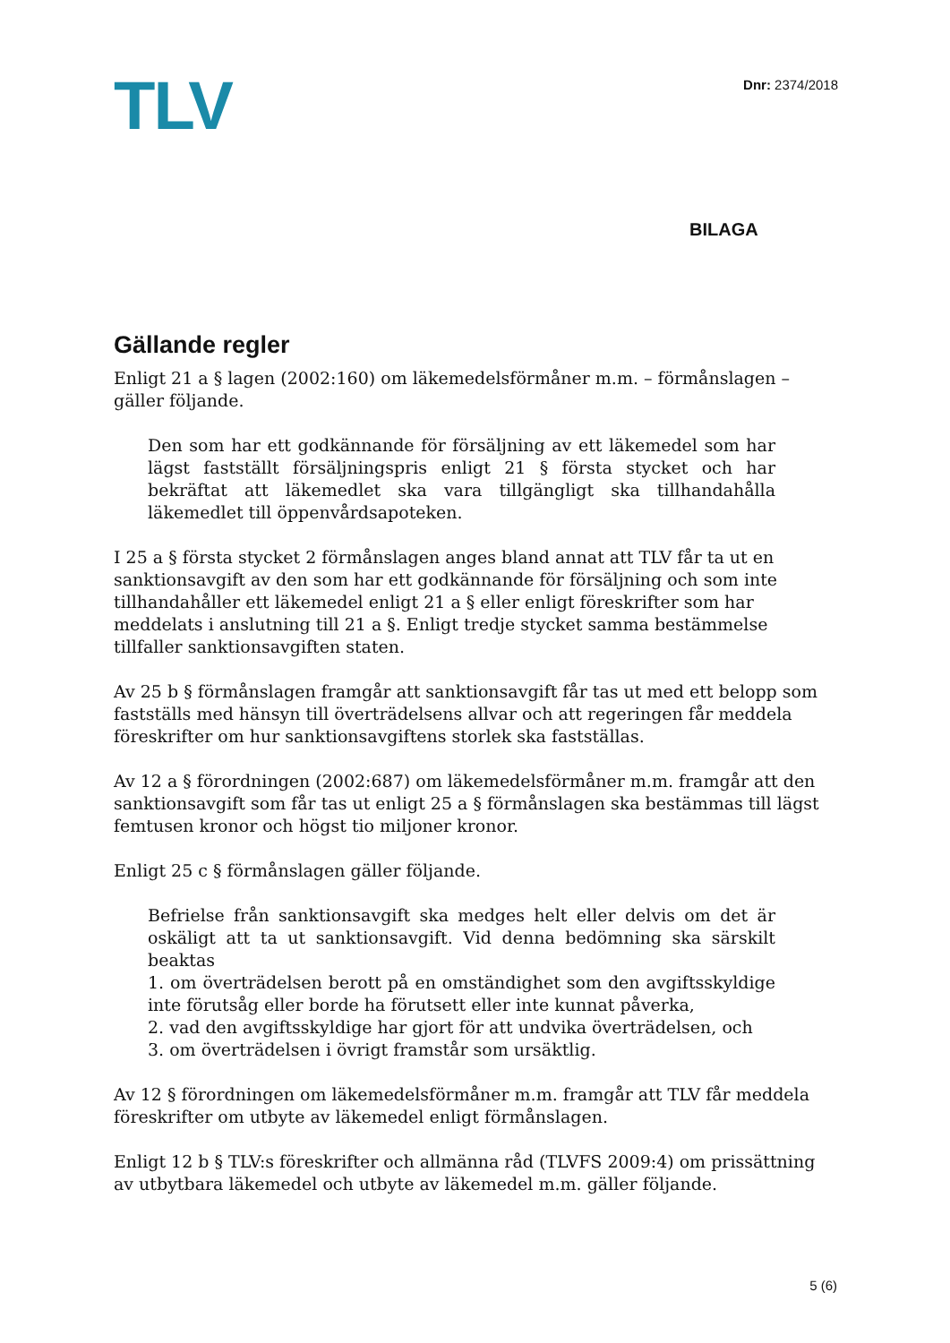TLV
Dnr: 2374/2018
BILAGA
Gällande regler
Enligt 21 a § lagen (2002:160) om läkemedelsförmåner m.m. – förmånslagen – gäller följande.
Den som har ett godkännande för försäljning av ett läkemedel som har lägst fastställt försäljningspris enligt 21 § första stycket och har bekräftat att läkemedlet ska vara tillgängligt ska tillhandahålla läkemedlet till öppenvårdsapoteken.
I 25 a § första stycket 2 förmånslagen anges bland annat att TLV får ta ut en sanktionsavgift av den som har ett godkännande för försäljning och som inte tillhandahåller ett läkemedel enligt 21 a § eller enligt föreskrifter som har meddelats i anslutning till 21 a §. Enligt tredje stycket samma bestämmelse tillfaller sanktionsavgiften staten.
Av 25 b § förmånslagen framgår att sanktionsavgift får tas ut med ett belopp som fastställs med hänsyn till överträdelsens allvar och att regeringen får meddela föreskrifter om hur sanktionsavgiftens storlek ska fastställas.
Av 12 a § förordningen (2002:687) om läkemedelsförmåner m.m. framgår att den sanktionsavgift som får tas ut enligt 25 a § förmånslagen ska bestämmas till lägst femtusen kronor och högst tio miljoner kronor.
Enligt 25 c § förmånslagen gäller följande.
Befrielse från sanktionsavgift ska medges helt eller delvis om det är oskäligt att ta ut sanktionsavgift. Vid denna bedömning ska särskilt beaktas
1. om överträdelsen berott på en omständighet som den avgiftsskyldige inte förutsåg eller borde ha förutsett eller inte kunnat påverka,
2. vad den avgiftsskyldige har gjort för att undvika överträdelsen, och
3. om överträdelsen i övrigt framstår som ursäktlig.
Av 12 § förordningen om läkemedelsförmåner m.m. framgår att TLV får meddela föreskrifter om utbyte av läkemedel enligt förmånslagen.
Enligt 12 b § TLV:s föreskrifter och allmänna råd (TLVFS 2009:4) om prissättning av utbytbara läkemedel och utbyte av läkemedel m.m. gäller följande.
5 (6)